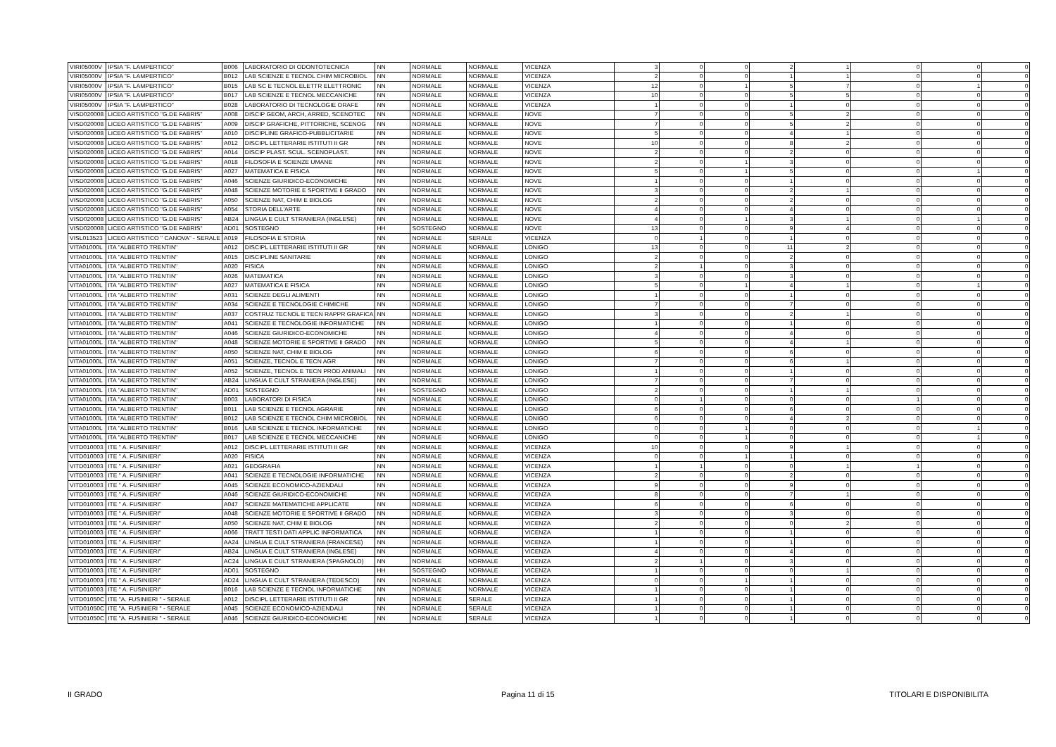| VIRI05000V | IPSIA "F. LAMPERTICO" | B006 | LABORATORIO DI ODONTOTECNICA | NN | NORMALE | NORMALE | VICENZA | 3 | 0 | 0 | 2 | 1 | 0 | 0 | 0 |
| VIRI05000V | IPSIA "F. LAMPERTICO" | B012 | LAB SCIENZE E TECNOL CHIM MICROBIOL | NN | NORMALE | NORMALE | VICENZA | 2 | 0 | 0 | 1 | 1 | 0 | 0 | 0 |
| VIRI05000V | IPSIA "F. LAMPERTICO" | B015 | LAB SC E TECNOL ELETTR ELETTRONIC | NN | NORMALE | NORMALE | VICENZA | 12 | 0 | 1 | 5 | 7 | 0 | 1 | 0 |
| VIRI05000V | IPSIA "F. LAMPERTICO" | B017 | LAB SCIENZE E TECNOL MECCANICHE | NN | NORMALE | NORMALE | VICENZA | 10 | 0 | 0 | 5 | 5 | 0 | 0 | 0 |
| VIRI05000V | IPSIA "F. LAMPERTICO" | B028 | LABORATORIO DI TECNOLOGIE ORAFE | NN | NORMALE | NORMALE | VICENZA | 1 | 0 | 0 | 1 | 0 | 0 | 0 | 0 |
| VISD020008 | LICEO ARTISTICO "G.DE FABRIS" | A008 | DISCIP GEOM, ARCH, ARRED, SCENOTEC | NN | NORMALE | NORMALE | NOVE | 7 | 0 | 0 | 5 | 2 | 0 | 0 | 0 |
| VISD020008 | LICEO ARTISTICO "G.DE FABRIS" | A009 | DISCIP GRAFICHE, PITTORICHE, SCENOG | NN | NORMALE | NORMALE | NOVE | 7 | 0 | 0 | 5 | 2 | 0 | 0 | 0 |
| VISD020008 | LICEO ARTISTICO "G.DE FABRIS" | A010 | DISCIPLINE GRAFICO-PUBBLICITARIE | NN | NORMALE | NORMALE | NOVE | 5 | 0 | 0 | 4 | 1 | 0 | 0 | 0 |
| VISD020008 | LICEO ARTISTICO "G.DE FABRIS" | A012 | DISCIPL LETTERARIE ISTITUTI II GR | NN | NORMALE | NORMALE | NOVE | 10 | 0 | 0 | 8 | 2 | 0 | 0 | 0 |
| VISD020008 | LICEO ARTISTICO "G.DE FABRIS" | A014 | DISCIP PLAST. SCUL. SCENOPLAST. | NN | NORMALE | NORMALE | NOVE | 2 | 0 | 0 | 2 | 0 | 0 | 0 | 0 |
| VISD020008 | LICEO ARTISTICO "G.DE FABRIS" | A018 | FILOSOFIA E SCIENZE UMANE | NN | NORMALE | NORMALE | NOVE | 2 | 0 | 1 | 3 | 0 | 0 | 0 | 0 |
| VISD020008 | LICEO ARTISTICO "G.DE FABRIS" | A027 | MATEMATICA E FISICA | NN | NORMALE | NORMALE | NOVE | 5 | 0 | 1 | 5 | 0 | 0 | 1 | 0 |
| VISD020008 | LICEO ARTISTICO "G.DE FABRIS" | A046 | SCIENZE GIURIDICO-ECONOMICHE | NN | NORMALE | NORMALE | NOVE | 1 | 0 | 0 | 1 | 0 | 0 | 0 | 0 |
| VISD020008 | LICEO ARTISTICO "G.DE FABRIS" | A048 | SCIENZE MOTORIE E SPORTIVE II GRADO | NN | NORMALE | NORMALE | NOVE | 3 | 0 | 0 | 2 | 1 | 0 | 0 | 0 |
| VISD020008 | LICEO ARTISTICO "G.DE FABRIS" | A050 | SCIENZE NAT, CHIM E BIOLOG | NN | NORMALE | NORMALE | NOVE | 2 | 0 | 0 | 2 | 0 | 0 | 0 | 0 |
| VISD020008 | LICEO ARTISTICO "G.DE FABRIS" | A054 | STORIA DELL'ARTE | NN | NORMALE | NORMALE | NOVE | 4 | 0 | 0 | 4 | 0 | 0 | 0 | 0 |
| VISD020008 | LICEO ARTISTICO "G.DE FABRIS" | AB24 | LINGUA E CULT STRANIERA (INGLESE) | NN | NORMALE | NORMALE | NOVE | 4 | 0 | 1 | 3 | 1 | 0 | 1 | 0 |
| VISD020008 | LICEO ARTISTICO "G.DE FABRIS" | AD01 | SOSTEGNO | HH | SOSTEGNO | NORMALE | NOVE | 13 | 0 | 0 | 9 | 4 | 0 | 0 | 0 |
| VISL013523 | LICEO ARTISTICO " CANOVA" - SERALE | A019 | FILOSOFIA E STORIA | NN | NORMALE | SERALE | VICENZA | 0 | 1 | 0 | 1 | 0 | 0 | 0 | 0 |
| VITA01000L | ITA "ALBERTO TRENTIN" | A012 | DISCIPL LETTERARIE ISTITUTI II GR | NN | NORMALE | NORMALE | LONIGO | 13 | 0 | 0 | 11 | 2 | 0 | 0 | 0 |
| VITA01000L | ITA "ALBERTO TRENTIN" | A015 | DISCIPLINE SANITARIE | NN | NORMALE | NORMALE | LONIGO | 2 | 0 | 0 | 2 | 0 | 0 | 0 | 0 |
| VITA01000L | ITA "ALBERTO TRENTIN" | A020 | FISICA | NN | NORMALE | NORMALE | LONIGO | 2 | 1 | 0 | 3 | 0 | 0 | 0 | 0 |
| VITA01000L | ITA "ALBERTO TRENTIN" | A026 | MATEMATICA | NN | NORMALE | NORMALE | LONIGO | 3 | 0 | 0 | 3 | 0 | 0 | 0 | 0 |
| VITA01000L | ITA "ALBERTO TRENTIN" | A027 | MATEMATICA E FISICA | NN | NORMALE | NORMALE | LONIGO | 5 | 0 | 1 | 4 | 1 | 0 | 1 | 0 |
| VITA01000L | ITA "ALBERTO TRENTIN" | A031 | SCIENZE DEGLI ALIMENTI | NN | NORMALE | NORMALE | LONIGO | 1 | 0 | 0 | 1 | 0 | 0 | 0 | 0 |
| VITA01000L | ITA "ALBERTO TRENTIN" | A034 | SCIENZE E TECNOLOGIE CHIMICHE | NN | NORMALE | NORMALE | LONIGO | 7 | 0 | 0 | 7 | 0 | 0 | 0 | 0 |
| VITA01000L | ITA "ALBERTO TRENTIN" | A037 | COSTRUZ TECNOL E TECN RAPPR GRAFICA | NN | NORMALE | NORMALE | LONIGO | 3 | 0 | 0 | 2 | 1 | 0 | 0 | 0 |
| VITA01000L | ITA "ALBERTO TRENTIN" | A041 | SCIENZE E TECNOLOGIE INFORMATICHE | NN | NORMALE | NORMALE | LONIGO | 1 | 0 | 0 | 1 | 0 | 0 | 0 | 0 |
| VITA01000L | ITA "ALBERTO TRENTIN" | A046 | SCIENZE GIURIDICO-ECONOMICHE | NN | NORMALE | NORMALE | LONIGO | 4 | 0 | 0 | 4 | 0 | 0 | 0 | 0 |
| VITA01000L | ITA "ALBERTO TRENTIN" | A048 | SCIENZE MOTORIE E SPORTIVE II GRADO | NN | NORMALE | NORMALE | LONIGO | 5 | 0 | 0 | 4 | 1 | 0 | 0 | 0 |
| VITA01000L | ITA "ALBERTO TRENTIN" | A050 | SCIENZE NAT, CHIM E BIOLOG | NN | NORMALE | NORMALE | LONIGO | 6 | 0 | 0 | 6 | 0 | 0 | 0 | 0 |
| VITA01000L | ITA "ALBERTO TRENTIN" | A051 | SCIENZE, TECNOL E TECN AGR | NN | NORMALE | NORMALE | LONIGO | 7 | 0 | 0 | 6 | 1 | 0 | 0 | 0 |
| VITA01000L | ITA "ALBERTO TRENTIN" | A052 | SCIENZE, TECNOL E TECN PROD ANIMALI | NN | NORMALE | NORMALE | LONIGO | 1 | 0 | 0 | 1 | 0 | 0 | 0 | 0 |
| VITA01000L | ITA "ALBERTO TRENTIN" | AB24 | LINGUA E CULT STRANIERA (INGLESE) | NN | NORMALE | NORMALE | LONIGO | 7 | 0 | 0 | 7 | 0 | 0 | 0 | 0 |
| VITA01000L | ITA "ALBERTO TRENTIN" | AD01 | SOSTEGNO | HH | SOSTEGNO | NORMALE | LONIGO | 2 | 0 | 0 | 1 | 1 | 0 | 0 | 0 |
| VITA01000L | ITA "ALBERTO TRENTIN" | B003 | LABORATORI DI FISICA | NN | NORMALE | NORMALE | LONIGO | 0 | 1 | 0 | 0 | 0 | 1 | 0 | 0 |
| VITA01000L | ITA "ALBERTO TRENTIN" | B011 | LAB SCIENZE E TECNOL AGRARIE | NN | NORMALE | NORMALE | LONIGO | 6 | 0 | 0 | 6 | 0 | 0 | 0 | 0 |
| VITA01000L | ITA "ALBERTO TRENTIN" | B012 | LAB SCIENZE E TECNOL CHIM MICROBIOL | NN | NORMALE | NORMALE | LONIGO | 6 | 0 | 0 | 4 | 2 | 0 | 0 | 0 |
| VITA01000L | ITA "ALBERTO TRENTIN" | B016 | LAB SCIENZE E TECNOL INFORMATICHE | NN | NORMALE | NORMALE | LONIGO | 0 | 0 | 1 | 0 | 0 | 0 | 1 | 0 |
| VITA01000L | ITA "ALBERTO TRENTIN" | B017 | LAB SCIENZE E TECNOL MECCANICHE | NN | NORMALE | NORMALE | LONIGO | 0 | 0 | 1 | 0 | 0 | 0 | 1 | 0 |
| VITD010003 | ITE " A. FUSINIERI" | A012 | DISCIPL LETTERARIE ISTITUTI II GR | NN | NORMALE | NORMALE | VICENZA | 10 | 0 | 0 | 9 | 1 | 0 | 0 | 0 |
| VITD010003 | ITE " A. FUSINIERI" | A020 | FISICA | NN | NORMALE | NORMALE | VICENZA | 0 | 0 | 1 | 1 | 0 | 0 | 0 | 0 |
| VITD010003 | ITE " A. FUSINIERI" | A021 | GEOGRAFIA | NN | NORMALE | NORMALE | VICENZA | 1 | 1 | 0 | 0 | 1 | 1 | 0 | 0 |
| VITD010003 | ITE " A. FUSINIERI" | A041 | SCIENZE E TECNOLOGIE INFORMATICHE | NN | NORMALE | NORMALE | VICENZA | 2 | 0 | 0 | 2 | 0 | 0 | 0 | 0 |
| VITD010003 | ITE " A. FUSINIERI" | A045 | SCIENZE ECONOMICO-AZIENDALI | NN | NORMALE | NORMALE | VICENZA | 9 | 0 | 0 | 9 | 0 | 0 | 0 | 0 |
| VITD010003 | ITE " A. FUSINIERI" | A046 | SCIENZE GIURIDICO-ECONOMICHE | NN | NORMALE | NORMALE | VICENZA | 8 | 0 | 0 | 7 | 1 | 0 | 0 | 0 |
| VITD010003 | ITE " A. FUSINIERI" | A047 | SCIENZE MATEMATICHE APPLICATE | NN | NORMALE | NORMALE | VICENZA | 6 | 0 | 0 | 6 | 0 | 0 | 0 | 0 |
| VITD010003 | ITE " A. FUSINIERI" | A048 | SCIENZE MOTORIE E SPORTIVE II GRADO | NN | NORMALE | NORMALE | VICENZA | 3 | 0 | 0 | 3 | 0 | 0 | 0 | 0 |
| VITD010003 | ITE " A. FUSINIERI" | A050 | SCIENZE NAT, CHIM E BIOLOG | NN | NORMALE | NORMALE | VICENZA | 2 | 0 | 0 | 0 | 2 | 0 | 0 | 0 |
| VITD010003 | ITE " A. FUSINIERI" | A066 | TRATT TESTI DATI APPLIC INFORMATICA | NN | NORMALE | NORMALE | VICENZA | 1 | 0 | 0 | 1 | 0 | 0 | 0 | 0 |
| VITD010003 | ITE " A. FUSINIERI" | AA24 | LINGUA E CULT STRANIERA (FRANCESE) | NN | NORMALE | NORMALE | VICENZA | 1 | 0 | 0 | 1 | 0 | 0 | 0 | 0 |
| VITD010003 | ITE " A. FUSINIERI" | AB24 | LINGUA E CULT STRANIERA (INGLESE) | NN | NORMALE | NORMALE | VICENZA | 4 | 0 | 0 | 4 | 0 | 0 | 0 | 0 |
| VITD010003 | ITE " A. FUSINIERI" | AC24 | LINGUA E CULT STRANIERA (SPAGNOLO) | NN | NORMALE | NORMALE | VICENZA | 2 | 1 | 0 | 3 | 0 | 0 | 0 | 0 |
| VITD010003 | ITE " A. FUSINIERI" | AD01 | SOSTEGNO | HH | SOSTEGNO | NORMALE | VICENZA | 1 | 0 | 0 | 0 | 1 | 0 | 0 | 0 |
| VITD010003 | ITE " A. FUSINIERI" | AD24 | LINGUA E CULT STRANIERA (TEDESCO) | NN | NORMALE | NORMALE | VICENZA | 0 | 0 | 1 | 1 | 0 | 0 | 0 | 0 |
| VITD010003 | ITE " A. FUSINIERI" | B016 | LAB SCIENZE E TECNOL INFORMATICHE | NN | NORMALE | NORMALE | VICENZA | 1 | 0 | 0 | 1 | 0 | 0 | 0 | 0 |
| VITD01050C | ITE "A. FUSINIERI " - SERALE | A012 | DISCIPL LETTERARIE ISTITUTI II GR | NN | NORMALE | SERALE | VICENZA | 1 | 0 | 0 | 1 | 0 | 0 | 0 | 0 |
| VITD01050C | ITE "A. FUSINIERI " - SERALE | A045 | SCIENZE ECONOMICO-AZIENDALI | NN | NORMALE | SERALE | VICENZA | 1 | 0 | 0 | 1 | 0 | 0 | 0 | 0 |
| VITD01050C | ITE "A. FUSINIERI " - SERALE | A046 | SCIENZE GIURIDICO-ECONOMICHE | NN | NORMALE | SERALE | VICENZA | 1 | 0 | 0 | 1 | 0 | 0 | 0 | 0 |
II GRADO Pagina 11 di 15 TITOLARI E DISPONIBILITA